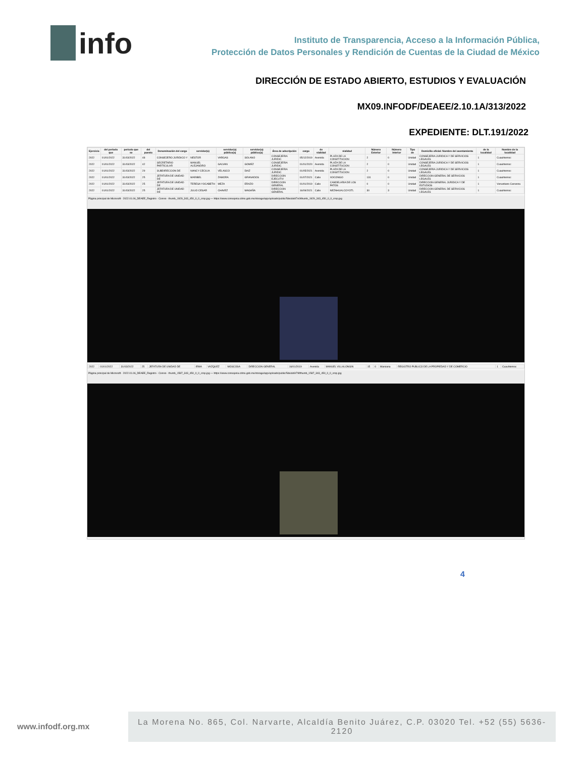info
Instituto de Transparencia, Acceso a la Información Pública,
Protección de Datos Personales y Rendición de Cuentas de la Ciudad de México
DIRECCIÓN DE ESTADO ABIERTO, ESTUDIOS Y EVALUACIÓN
MX09.INFODF/DEAEE/2.10.1A/313/2022
EXPEDIENTE: DLT.191/2022
| Ejercicio | del periodo que | periodo que se | del puesto | Denominación del cargo | servidor(a) | servidor(a) público(a) | servidor(a) público(a) | Área de adscripción | cargo | de vialidad | vialidad | Número Exterior | Número interior | Tipo de | Domicilio oficial: Nombre del asentamiento | de la localidad | Nombre de la localidad |
| --- | --- | --- | --- | --- | --- | --- | --- | --- | --- | --- | --- | --- | --- | --- | --- | --- | --- |
| 2022 | 01/01/2022 | 31/03/2022 | 48 | CONSEJERO JURIDICO Y | NESTOR | VARGAS | SOLANO | CONSEJERIA JURIDIC | 05/12/2019 | Avenida | PLAZA DE LA CONSTITUCION | 2 | 0 | Unidad | CONSEJERIA JURIDICA Y DE SERVICIOS LEGALES | 1 | Cuauhtemoc |
| 2022 | 01/01/2022 | 31/03/2022 | 42 | SECRETARIO PARTICULAR | MANUEL ALEJANDRO | GALVAN | GOMEZ | CONSEJERIA JURIDIC | 01/01/2020 | Avenida | PLAZA DE LA CONSTITUCION | 2 | 0 | Unidad | CONSEJERIA JURIDICA Y DE SERVICIOS LEGALES | 1 | Cuauhtemoc |
| 2022 | 01/01/2022 | 31/03/2022 | 29 | SUBDIRECCION DE | NANCY CECILIA | VELASCO | DIAZ | CONSEJERIA JURIDIC | 01/05/2021 | Avenida | PLAZA DE LA CONSTITUCION | 2 | 0 | Unidad | CONSEJERIA JURIDICA Y DE SERVICIOS LEGALES | 1 | Cuauhtemoc |
| 2022 | 01/01/2022 | 31/03/2022 | 25 | JEFATURA DE UNIDAD DE | MARIBEL | ZAMORA | GRANADOS | DIRECCION EJECUTIV | 01/07/2021 | Calle | XOCONGO | 131 | 0 | Unidad | DIRECCION GENERAL DE SERVICIOS LEGALES | 1 | Cuauhtemoc |
| 2022 | 01/01/2022 | 31/03/2022 | 25 | JEFATURA DE UNIDAD DE | TERESA YOCABETH | MEZA | ERAZO | DIRECCION GENERAL | 01/01/2019 | Calle | CANDELARIA DE LOS PATOS | 0 | 0 | Unidad | DIRECCION GENERAL JURIDICA Y DE ESTUDIOS | 1 | Venustiano Carranza |
| 2022 | 01/01/2022 | 31/03/2022 | 25 | JEFATURA DE UNIDAD DE | JULIO CESAR | CHAVEZ | MAGAÑA | DIRECCION GENERAL | 16/09/2021 | Calle | NEZAHUALCOYOTL | 30 | 3 | Unidad | DIRECCION GENERAL DE SERVICIOS LEGALES | 1 | Cuauhtemoc |
Página principal de Microsoft · 2022.01.06_DEAEE_Registro · Correo · thumb_1929_343_450_0_0_crop.jpg — https://www.consejeria.cdmx.gob.mx/storage/app/uploads/public/5de/abd/7e0/thumb_1929_343_450_0_0_crop.jpg
| 2022 | 01/01/2022 | 31/03/2022 | 25 | JEFATURA DE UNIDAD DE | IRMA | VAZQUEZ | MOSCOSA | DIRECCION GENERAL | 16/01/2019 | Avenida | MANUEL VILLALONGIN | 15 | 0 | Manzana | REGISTRO PUBLICO DE LA PROPIEDAD Y DE COMERCIO | 1 | Cuauhtemoc |
Página principal de Microsoft · 2022.01.06_DEAEE_Registro · Correo · thumb_1587_343_450_0_0_crop.jpg — https://www.consejeria.cdmx.gob.mx/storage/app/uploads/public/5de/ab9/79f/thumb_1587_343_450_0_0_crop.jpg
4
www.infodf.org.mx
La Morena No. 865, Col. Narvarte, Alcaldía Benito Juárez, C.P. 03020 Tel. +52 (55) 5636-2120